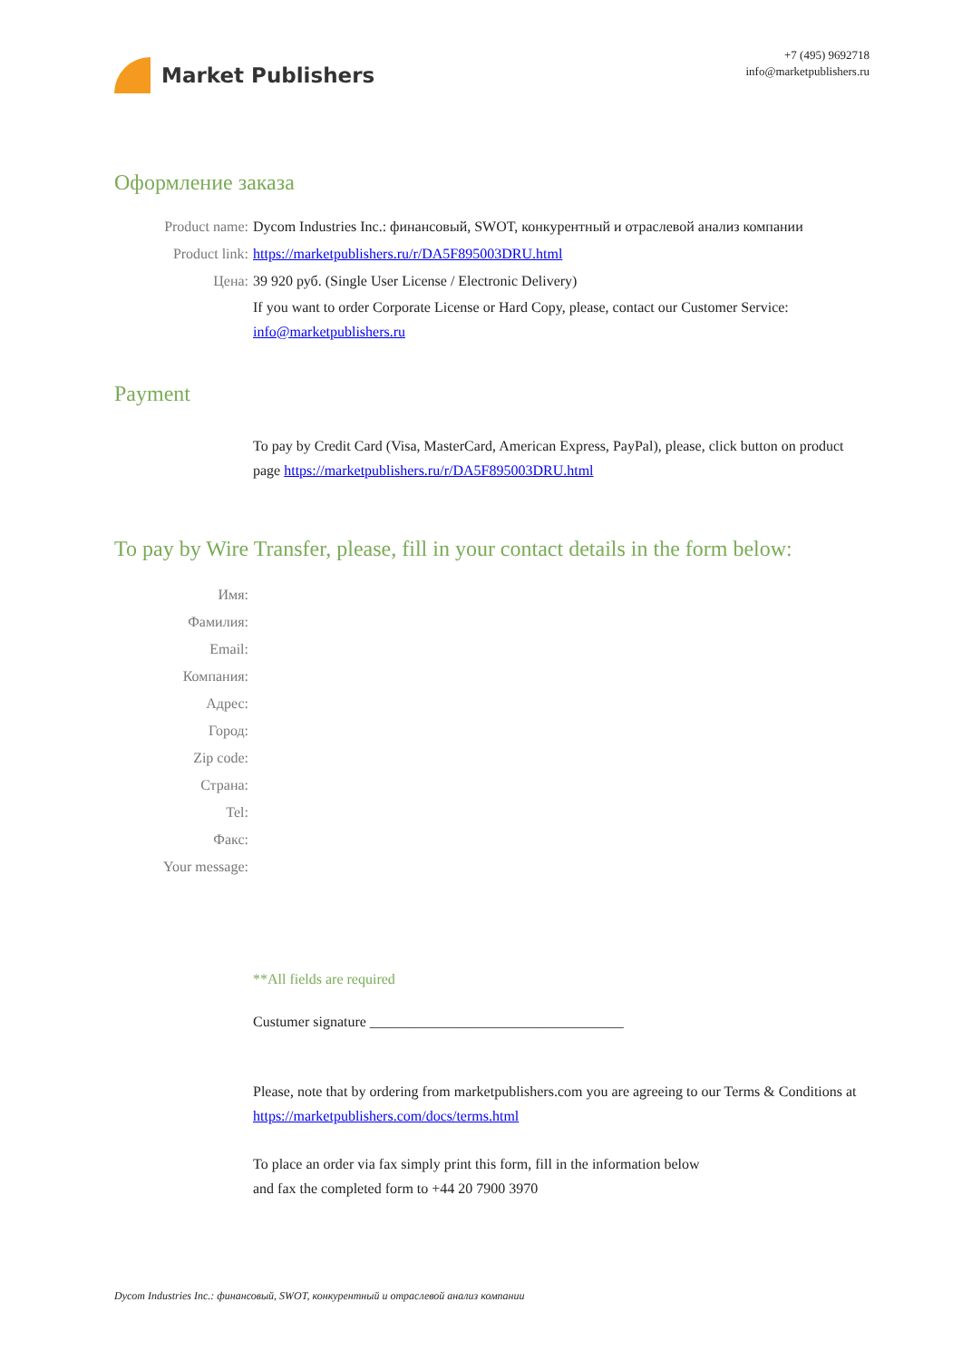Market Publishers
+7 (495) 9692718
info@marketpublishers.ru
Оформление заказа
Product name: Dycom Industries Inc.: финансовый, SWOT, конкурентный и отраслевой анализ компании
Product link: https://marketpublishers.ru/r/DA5F895003DRU.html
Цена: 39 920 руб. (Single User License / Electronic Delivery)
If you want to order Corporate License or Hard Copy, please, contact our Customer Service: info@marketpublishers.ru
Payment
To pay by Credit Card (Visa, MasterCard, American Express, PayPal), please, click button on product page https://marketpublishers.ru/r/DA5F895003DRU.html
To pay by Wire Transfer, please, fill in your contact details in the form below:
Имя:
Фамилия:
Email:
Компания:
Адрес:
Город:
Zip code:
Страна:
Tel:
Факс:
Your message:
**All fields are required
Custumer signature ___________________________________
Please, note that by ordering from marketpublishers.com you are agreeing to our Terms & Conditions at https://marketpublishers.com/docs/terms.html
To place an order via fax simply print this form, fill in the information below
and fax the completed form to +44 20 7900 3970
Dycom Industries Inc.: финансовый, SWOT, конкурентный и отраслевой анализ компании